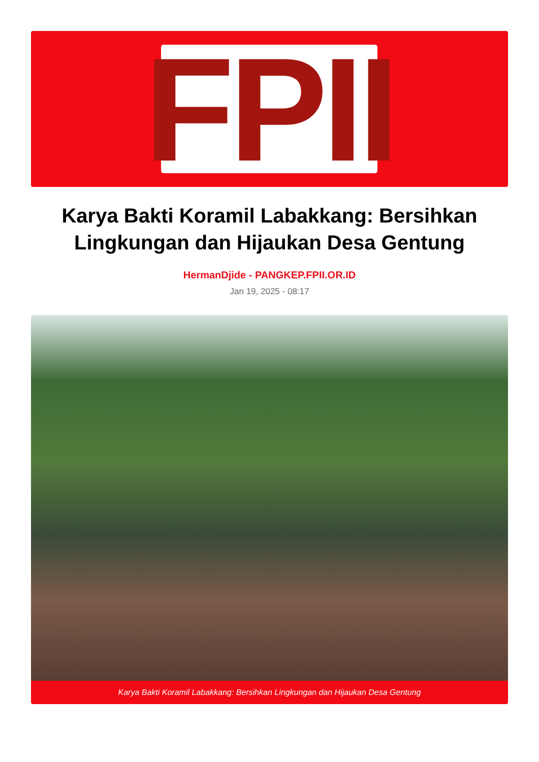FPII
Karya Bakti Koramil Labakkang: Bersihkan Lingkungan dan Hijaukan Desa Gentung
HermanDjide - PANGKEP.FPII.OR.ID
Jan 19, 2025 - 08:17
Karya Bakti Koramil Labakkang: Bersihkan Lingkungan dan Hijaukan Desa Gentung